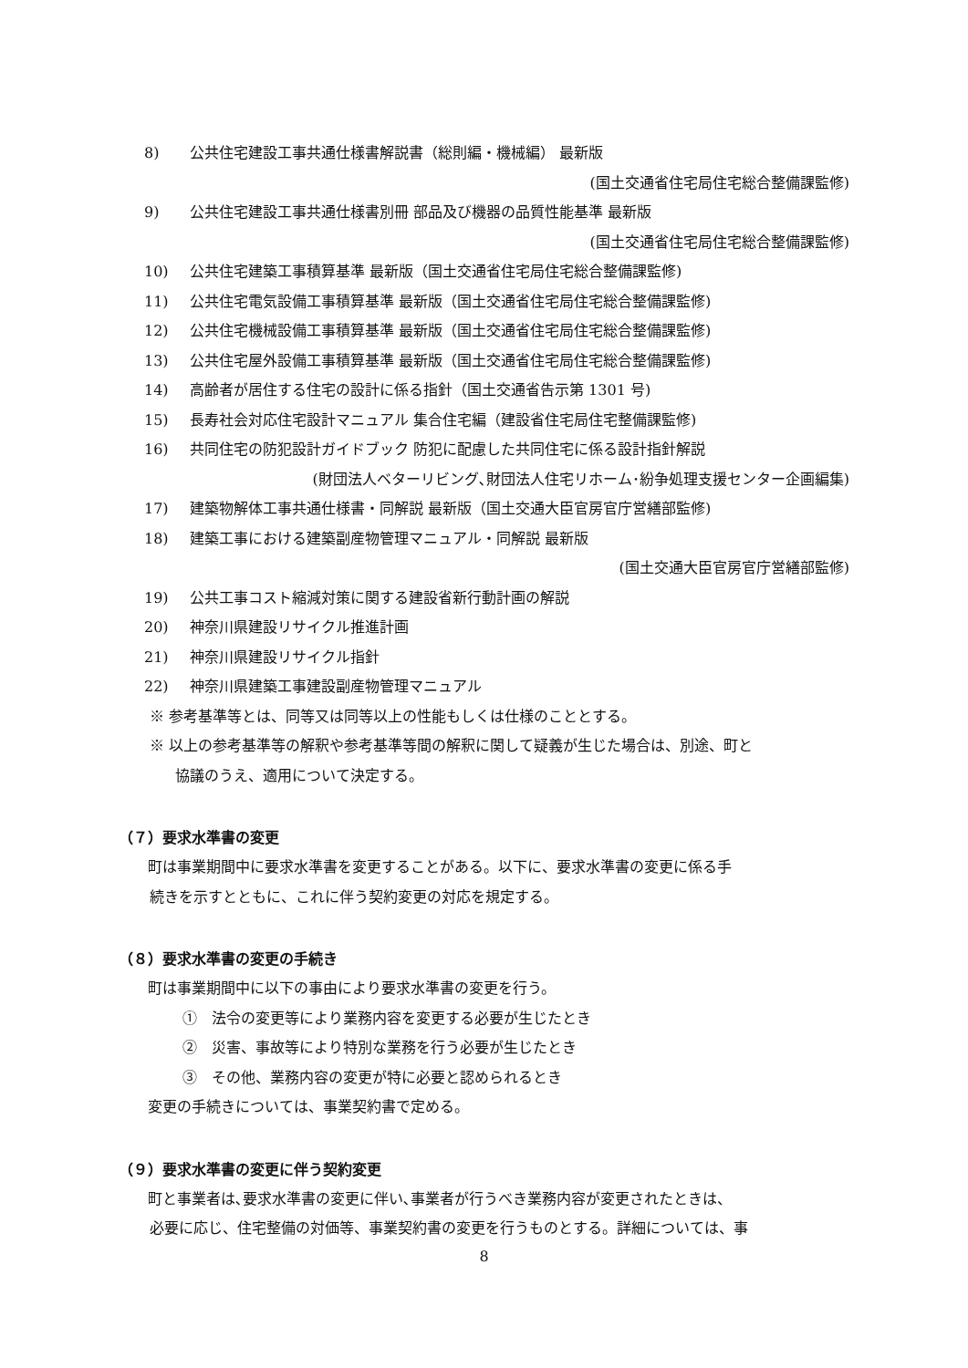8) 公共住宅建設工事共通仕様書解説書（総則編・機械編） 最新版
(国土交通省住宅局住宅総合整備課監修)
9) 公共住宅建設工事共通仕様書別冊 部品及び機器の品質性能基準 最新版
(国土交通省住宅局住宅総合整備課監修)
10) 公共住宅建築工事積算基準 最新版（国土交通省住宅局住宅総合整備課監修)
11) 公共住宅電気設備工事積算基準 最新版（国土交通省住宅局住宅総合整備課監修)
12) 公共住宅機械設備工事積算基準 最新版（国土交通省住宅局住宅総合整備課監修)
13) 公共住宅屋外設備工事積算基準 最新版（国土交通省住宅局住宅総合整備課監修)
14) 高齢者が居住する住宅の設計に係る指針（国土交通省告示第 1301 号)
15) 長寿社会対応住宅設計マニュアル 集合住宅編（建設省住宅局住宅整備課監修)
16) 共同住宅の防犯設計ガイドブック 防犯に配慮した共同住宅に係る設計指針解説
(財団法人ベターリビング､財団法人住宅リホーム･紛争処理支援センター企画編集)
17) 建築物解体工事共通仕様書・同解説 最新版（国土交通大臣官房官庁営繕部監修)
18) 建築工事における建築副産物管理マニュアル・同解説 最新版
(国土交通大臣官房官庁営繕部監修)
19) 公共工事コスト縮減対策に関する建設省新行動計画の解説
20) 神奈川県建設リサイクル推進計画
21) 神奈川県建設リサイクル指針
22) 神奈川県建築工事建設副産物管理マニュアル
※ 参考基準等とは、同等又は同等以上の性能もしくは仕様のこととする。
※ 以上の参考基準等の解釈や参考基準等間の解釈に関して疑義が生じた場合は、別途、町と
協議のうえ、適用について決定する。
（７）要求水準書の変更
町は事業期間中に要求水準書を変更することがある。以下に、要求水準書の変更に係る手
続きを示すとともに、これに伴う契約変更の対応を規定する。
（８）要求水準書の変更の手続き
町は事業期間中に以下の事由により要求水準書の変更を行う。
①　法令の変更等により業務内容を変更する必要が生じたとき
②　災害、事故等により特別な業務を行う必要が生じたとき
③　その他、業務内容の変更が特に必要と認められるとき
変更の手続きについては、事業契約書で定める。
（９）要求水準書の変更に伴う契約変更
町と事業者は､要求水準書の変更に伴い､事業者が行うべき業務内容が変更されたときは、
必要に応じ、住宅整備の対価等、事業契約書の変更を行うものとする。詳細については、事
8